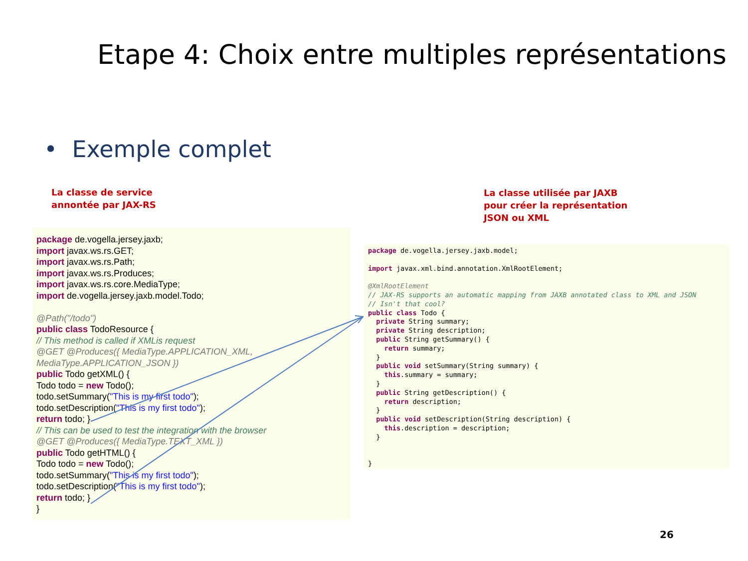Etape 4: Choix entre multiples représentations
• Exemple complet
La classe de service
annontée par JAX-RS
La classe utilisée par JAXB
pour créer la représentation
JSON ou XML
package de.vogella.jersey.jaxb;
import javax.ws.rs.GET;
import javax.ws.rs.Path;
import javax.ws.rs.Produces;
import javax.ws.rs.core.MediaType;
import de.vogella.jersey.jaxb.model.Todo;
@Path("/todo")
public class TodoResource {
// This method is called if XMLis request
@GET @Produces({ MediaType.APPLICATION_XML, MediaType.APPLICATION_JSON })
public Todo getXML() {
Todo todo = new Todo();
todo.setSummary("This is my first todo");
todo.setDescription("This is my first todo");
return todo; }
// This can be used to test the integration with the browser
@GET @Produces({ MediaType.TEXT_XML })
public Todo getHTML() {
Todo todo = new Todo();
todo.setSummary("This is my first todo");
todo.setDescription("This is my first todo");
return todo; }
}
package de.vogella.jersey.jaxb.model; import javax.xml.bind.annotation.XmlRootElement; @XmlRootElement // JAX-RS supports an automatic mapping from JAXB annotated class to XML and JSON // Isn't that cool? public class Todo { private String summary; private String description; public String getSummary() { return summary; } public void setSummary(String summary) { this.summary = summary; } public String getDescription() { return description; } public void setDescription(String description) { this.description = description; } }
26